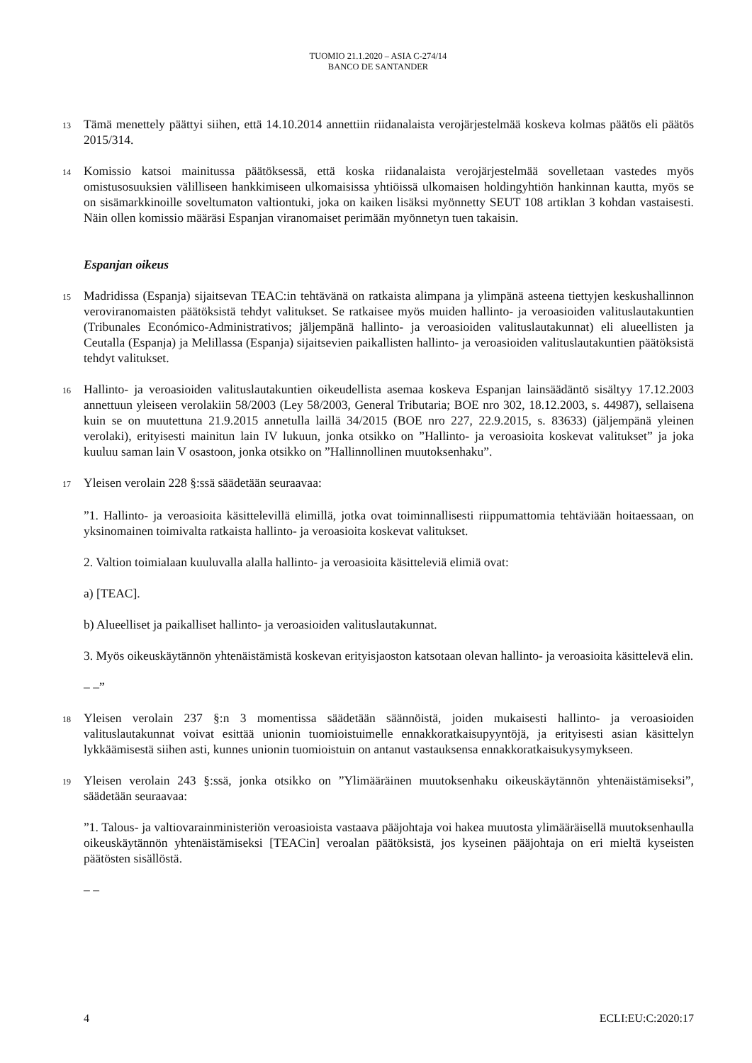TUOMIO 21.1.2020 – ASIA C-274/14
BANCO DE SANTANDER
13
Tämä menettely päättyi siihen, että 14.10.2014 annettiin riidanalaista verojärjestelmää koskeva kolmas päätös eli päätös 2015/314.
14
Komissio katsoi mainitussa päätöksessä, että koska riidanalaista verojärjestelmää sovelletaan vastedes myös omistusosuuksien välilliseen hankkimiseen ulkomaisissa yhtiöissä ulkomaisen holdingyhtiön hankinnan kautta, myös se on sisämarkkinoille soveltumaton valtiontuki, joka on kaiken lisäksi myönnetty SEUT 108 artiklan 3 kohdan vastaisesti. Näin ollen komissio määräsi Espanjan viranomaiset perimään myönnetyn tuen takaisin.
Espanjan oikeus
15
Madridissa (Espanja) sijaitsevan TEAC:in tehtävänä on ratkaista alimpana ja ylimpänä asteena tiettyjen keskushallinnon veroviranomaisten päätöksistä tehdyt valitukset. Se ratkaisee myös muiden hallinto- ja veroasioiden valituslautakuntien (Tribunales Económico-Administrativos; jäljempänä hallinto- ja veroasioiden valituslautakunnat) eli alueellisten ja Ceutalla (Espanja) ja Melillassa (Espanja) sijaitsevien paikallisten hallinto- ja veroasioiden valituslautakuntien päätöksistä tehdyt valitukset.
16
Hallinto- ja veroasioiden valituslautakuntien oikeudellista asemaa koskeva Espanjan lainsäädäntö sisältyy 17.12.2003 annettuun yleiseen verolakiin 58/2003 (Ley 58/2003, General Tributaria; BOE nro 302, 18.12.2003, s. 44987), sellaisena kuin se on muutettuna 21.9.2015 annetulla laillä 34/2015 (BOE nro 227, 22.9.2015, s. 83633) (jäljempänä yleinen verolaki), erityisesti mainitun lain IV lukuun, jonka otsikko on ”Hallinto- ja veroasioita koskevat valitukset” ja joka kuuluu saman lain V osastoon, jonka otsikko on ”Hallinnollinen muutoksenhaku”.
17
Yleisen verolain 228 §:ssä säädetään seuraavaa:
”1. Hallinto- ja veroasioita käsittelevillä elimillä, jotka ovat toiminnallisesti riippumattomia tehtäviään hoitaessaan, on yksinomainen toimivalta ratkaista hallinto- ja veroasioita koskevat valitukset.
2. Valtion toimialaan kuuluvalla alalla hallinto- ja veroasioita käsitteleviä elimiä ovat:
a) [TEAC].
b) Alueelliset ja paikalliset hallinto- ja veroasioiden valituslautakunnat.
3. Myös oikeuskäytännön yhtenäistämistä koskevan erityisjaoston katsotaan olevan hallinto- ja veroasioita käsittelevä elin.
– –”
18
Yleisen verolain 237 §:n 3 momentissa säädetään säännöistä, joiden mukaisesti hallinto- ja veroasioiden valituslautakunnat voivat esittää unionin tuomioistuimelle ennakkoratkaisupyyntöjä, ja erityisesti asian käsittelyn lykkäämisestä siihen asti, kunnes unionin tuomioistuin on antanut vastauksensa ennakkoratkaisukysymykseen.
19
Yleisen verolain 243 §:ssä, jonka otsikko on ”Ylimääräinen muutoksenhaku oikeuskäytännön yhtenäistämiseksi”, säädetään seuraavaa:
”1. Talous- ja valtiovarainministeriön veroasioista vastaava pääjohtaja voi hakea muutosta ylimääräisellä muutoksenhaulla oikeuskäytännön yhtenäistämiseksi [TEACin] veroalan päätöksistä, jos kyseinen pääjohtaja on eri mieltä kyseisten päätösten sisällöstä.
– –
4 ECLI:EU:C:2020:17